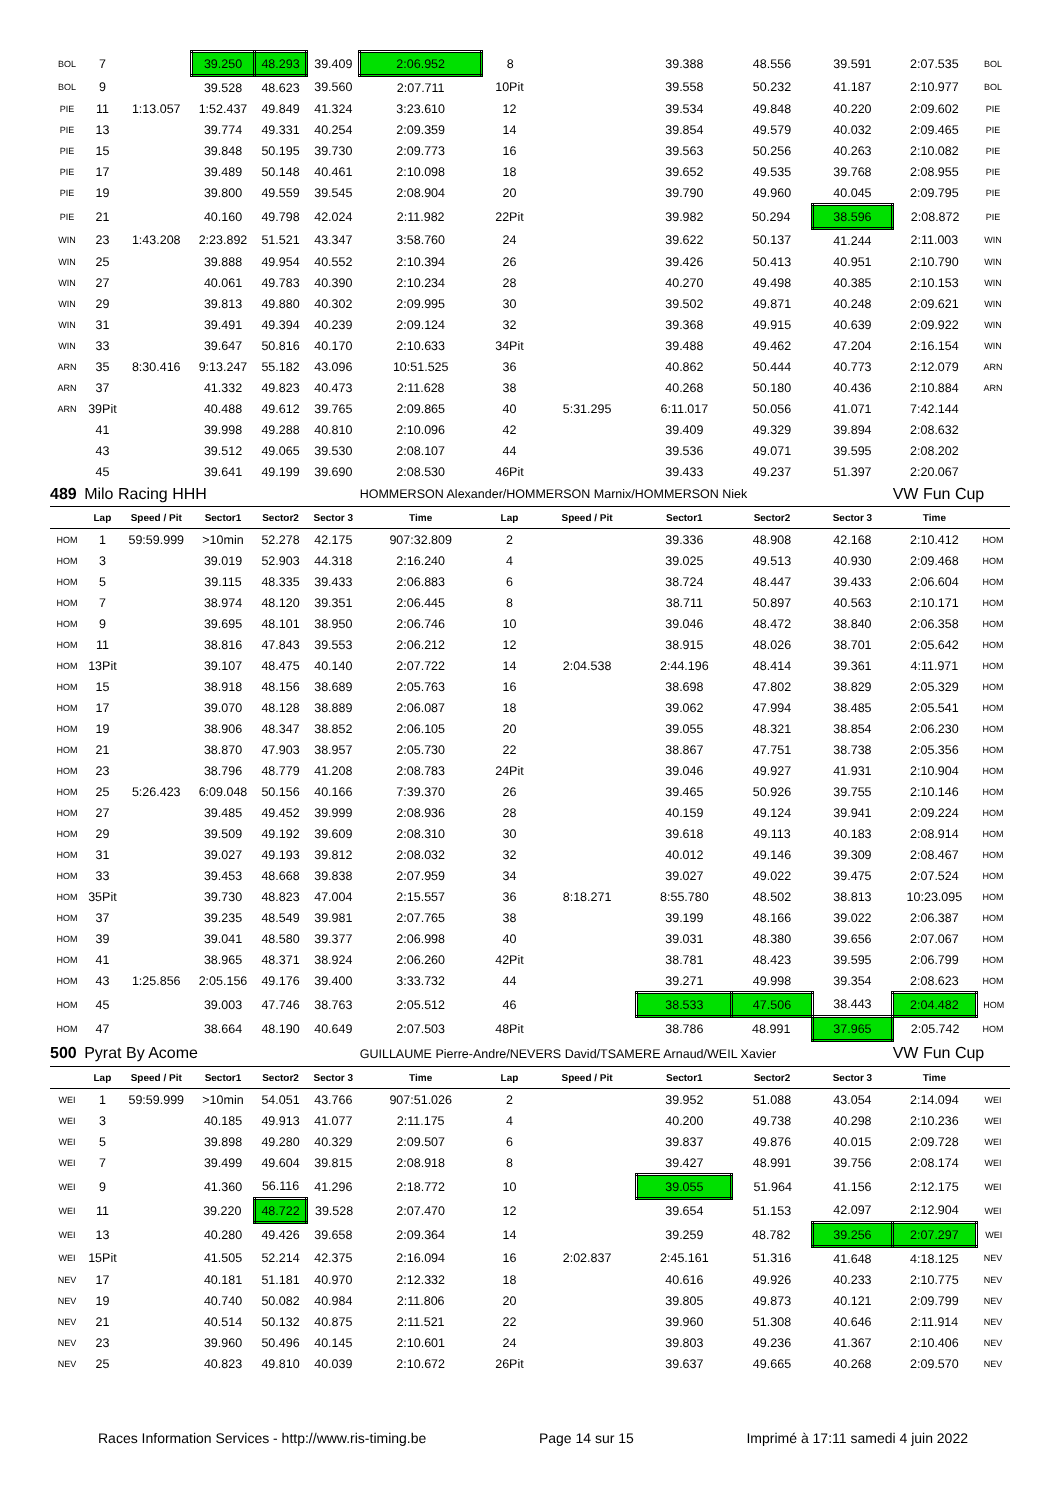| BOL | 7 | | 39.250 | 48.293 | 39.409 | 2:06.952 | 8 | | 39.388 | 48.556 | 39.591 | 2:07.535 | BOL |
| BOL | 9 | | 39.528 | 48.623 | 39.560 | 2:07.711 | 10Pit | | 39.558 | 50.232 | 41.187 | 2:10.977 | BOL |
| PIE | 11 | 1:13.057 | 1:52.437 | 49.849 | 41.324 | 3:23.610 | 12 | | 39.534 | 49.848 | 40.220 | 2:09.602 | PIE |
| PIE | 13 | | 39.774 | 49.331 | 40.254 | 2:09.359 | 14 | | 39.854 | 49.579 | 40.032 | 2:09.465 | PIE |
| PIE | 15 | | 39.848 | 50.195 | 39.730 | 2:09.773 | 16 | | 39.563 | 50.256 | 40.263 | 2:10.082 | PIE |
| PIE | 17 | | 39.489 | 50.148 | 40.461 | 2:10.098 | 18 | | 39.652 | 49.535 | 39.768 | 2:08.955 | PIE |
| PIE | 19 | | 39.800 | 49.559 | 39.545 | 2:08.904 | 20 | | 39.790 | 49.960 | 40.045 | 2:09.795 | PIE |
| PIE | 21 | | 40.160 | 49.798 | 42.024 | 2:11.982 | 22Pit | | 39.982 | 50.294 | 38.596 | 2:08.872 | PIE |
| WIN | 23 | 1:43.208 | 2:23.892 | 51.521 | 43.347 | 3:58.760 | 24 | | 39.622 | 50.137 | 41.244 | 2:11.003 | WIN |
| WIN | 25 | | 39.888 | 49.954 | 40.552 | 2:10.394 | 26 | | 39.426 | 50.413 | 40.951 | 2:10.790 | WIN |
| WIN | 27 | | 40.061 | 49.783 | 40.390 | 2:10.234 | 28 | | 40.270 | 49.498 | 40.385 | 2:10.153 | WIN |
| WIN | 29 | | 39.813 | 49.880 | 40.302 | 2:09.995 | 30 | | 39.502 | 49.871 | 40.248 | 2:09.621 | WIN |
| WIN | 31 | | 39.491 | 49.394 | 40.239 | 2:09.124 | 32 | | 39.368 | 49.915 | 40.639 | 2:09.922 | WIN |
| WIN | 33 | | 39.647 | 50.816 | 40.170 | 2:10.633 | 34Pit | | 39.488 | 49.462 | 47.204 | 2:16.154 | WIN |
| ARN | 35 | 8:30.416 | 9:13.247 | 55.182 | 43.096 | 10:51.525 | 36 | | 40.862 | 50.444 | 40.773 | 2:12.079 | ARN |
| ARN | 37 | | 41.332 | 49.823 | 40.473 | 2:11.628 | 38 | | 40.268 | 50.180 | 40.436 | 2:10.884 | ARN |
| ARN | 39Pit | | 40.488 | 49.612 | 39.765 | 2:09.865 | 40 | 5:31.295 | 6:11.017 | 50.056 | 41.071 | 7:42.144 | |
| | 41 | | 39.998 | 49.288 | 40.810 | 2:10.096 | 42 | | 39.409 | 49.329 | 39.894 | 2:08.632 | |
| | 43 | | 39.512 | 49.065 | 39.530 | 2:08.107 | 44 | | 39.536 | 49.071 | 39.595 | 2:08.202 | |
| | 45 | | 39.641 | 49.199 | 39.690 | 2:08.530 | 46Pit | | 39.433 | 49.237 | 51.397 | 2:20.067 | |
| 489 | Milo Racing HHH | | | | | HOMMERSON Alexander/HOMMERSON Marnix/HOMMERSON Niek | | | | | | VW Fun Cup | |
| | Lap | Speed / Pit | Sector1 | Sector2 | Sector 3 | Time | Lap | Speed / Pit | Sector1 | Sector2 | Sector 3 | Time | |
| HOM | 1 | 59:59.999 | >10min | 52.278 | 42.175 | 907:32.809 | 2 | | 39.336 | 48.908 | 42.168 | 2:10.412 | HOM |
| HOM | 3 | | 39.019 | 52.903 | 44.318 | 2:16.240 | 4 | | 39.025 | 49.513 | 40.930 | 2:09.468 | HOM |
| HOM | 5 | | 39.115 | 48.335 | 39.433 | 2:06.883 | 6 | | 38.724 | 48.447 | 39.433 | 2:06.604 | HOM |
| HOM | 7 | | 38.974 | 48.120 | 39.351 | 2:06.445 | 8 | | 38.711 | 50.897 | 40.563 | 2:10.171 | HOM |
| HOM | 9 | | 39.695 | 48.101 | 38.950 | 2:06.746 | 10 | | 39.046 | 48.472 | 38.840 | 2:06.358 | HOM |
| HOM | 11 | | 38.816 | 47.843 | 39.553 | 2:06.212 | 12 | | 38.915 | 48.026 | 38.701 | 2:05.642 | HOM |
| HOM | 13Pit | | 39.107 | 48.475 | 40.140 | 2:07.722 | 14 | 2:04.538 | 2:44.196 | 48.414 | 39.361 | 4:11.971 | HOM |
| HOM | 15 | | 38.918 | 48.156 | 38.689 | 2:05.763 | 16 | | 38.698 | 47.802 | 38.829 | 2:05.329 | HOM |
| HOM | 17 | | 39.070 | 48.128 | 38.889 | 2:06.087 | 18 | | 39.062 | 47.994 | 38.485 | 2:05.541 | HOM |
| HOM | 19 | | 38.906 | 48.347 | 38.852 | 2:06.105 | 20 | | 39.055 | 48.321 | 38.854 | 2:06.230 | HOM |
| HOM | 21 | | 38.870 | 47.903 | 38.957 | 2:05.730 | 22 | | 38.867 | 47.751 | 38.738 | 2:05.356 | HOM |
| HOM | 23 | | 38.796 | 48.779 | 41.208 | 2:08.783 | 24Pit | | 39.046 | 49.927 | 41.931 | 2:10.904 | HOM |
| HOM | 25 | 5:26.423 | 6:09.048 | 50.156 | 40.166 | 7:39.370 | 26 | | 39.465 | 50.926 | 39.755 | 2:10.146 | HOM |
| HOM | 27 | | 39.485 | 49.452 | 39.999 | 2:08.936 | 28 | | 40.159 | 49.124 | 39.941 | 2:09.224 | HOM |
| HOM | 29 | | 39.509 | 49.192 | 39.609 | 2:08.310 | 30 | | 39.618 | 49.113 | 40.183 | 2:08.914 | HOM |
| HOM | 31 | | 39.027 | 49.193 | 39.812 | 2:08.032 | 32 | | 40.012 | 49.146 | 39.309 | 2:08.467 | HOM |
| HOM | 33 | | 39.453 | 48.668 | 39.838 | 2:07.959 | 34 | | 39.027 | 49.022 | 39.475 | 2:07.524 | HOM |
| HOM | 35Pit | | 39.730 | 48.823 | 47.004 | 2:15.557 | 36 | 8:18.271 | 8:55.780 | 48.502 | 38.813 | 10:23.095 | HOM |
| HOM | 37 | | 39.235 | 48.549 | 39.981 | 2:07.765 | 38 | | 39.199 | 48.166 | 39.022 | 2:06.387 | HOM |
| HOM | 39 | | 39.041 | 48.580 | 39.377 | 2:06.998 | 40 | | 39.031 | 48.380 | 39.656 | 2:07.067 | HOM |
| HOM | 41 | | 38.965 | 48.371 | 38.924 | 2:06.260 | 42Pit | | 38.781 | 48.423 | 39.595 | 2:06.799 | HOM |
| HOM | 43 | 1:25.856 | 2:05.156 | 49.176 | 39.400 | 3:33.732 | 44 | | 39.271 | 49.998 | 39.354 | 2:08.623 | HOM |
| HOM | 45 | | 39.003 | 47.746 | 38.763 | 2:05.512 | 46 | | 38.533 | 47.506 | 38.443 | 2:04.482 | HOM |
| HOM | 47 | | 38.664 | 48.190 | 40.649 | 2:07.503 | 48Pit | | 38.786 | 48.991 | 37.965 | 2:05.742 | HOM |
| 500 | Pyrat By Acome | | | | | GUILLAUME Pierre-Andre/NEVERS David/TSAMERE Arnaud/WEIL Xavier | | | | | | VW Fun Cup | |
| | Lap | Speed / Pit | Sector1 | Sector2 | Sector 3 | Time | Lap | Speed / Pit | Sector1 | Sector2 | Sector 3 | Time | |
| WEI | 1 | 59:59.999 | >10min | 54.051 | 43.766 | 907:51.026 | 2 | | 39.952 | 51.088 | 43.054 | 2:14.094 | WEI |
| WEI | 3 | | 40.185 | 49.913 | 41.077 | 2:11.175 | 4 | | 40.200 | 49.738 | 40.298 | 2:10.236 | WEI |
| WEI | 5 | | 39.898 | 49.280 | 40.329 | 2:09.507 | 6 | | 39.837 | 49.876 | 40.015 | 2:09.728 | WEI |
| WEI | 7 | | 39.499 | 49.604 | 39.815 | 2:08.918 | 8 | | 39.427 | 48.991 | 39.756 | 2:08.174 | WEI |
| WEI | 9 | | 41.360 | 56.116 | 41.296 | 2:18.772 | 10 | | 39.055 | 51.964 | 41.156 | 2:12.175 | WEI |
| WEI | 11 | | 39.220 | 48.722 | 39.528 | 2:07.470 | 12 | | 39.654 | 51.153 | 42.097 | 2:12.904 | WEI |
| WEI | 13 | | 40.280 | 49.426 | 39.658 | 2:09.364 | 14 | | 39.259 | 48.782 | 39.256 | 2:07.297 | WEI |
| WEI | 15Pit | | 41.505 | 52.214 | 42.375 | 2:16.094 | 16 | 2:02.837 | 2:45.161 | 51.316 | 41.648 | 4:18.125 | NEV |
| NEV | 17 | | 40.181 | 51.181 | 40.970 | 2:12.332 | 18 | | 40.616 | 49.926 | 40.233 | 2:10.775 | NEV |
| NEV | 19 | | 40.740 | 50.082 | 40.984 | 2:11.806 | 20 | | 39.805 | 49.873 | 40.121 | 2:09.799 | NEV |
| NEV | 21 | | 40.514 | 50.132 | 40.875 | 2:11.521 | 22 | | 39.960 | 51.308 | 40.646 | 2:11.914 | NEV |
| NEV | 23 | | 39.960 | 50.496 | 40.145 | 2:10.601 | 24 | | 39.803 | 49.236 | 41.367 | 2:10.406 | NEV |
| NEV | 25 | | 40.823 | 49.810 | 40.039 | 2:10.672 | 26Pit | | 39.637 | 49.665 | 40.268 | 2:09.570 | NEV |
Races Information Services - http://www.ris-timing.be Page 14 sur 15 Imprimé à 17:11 samedi 4 juin 2022